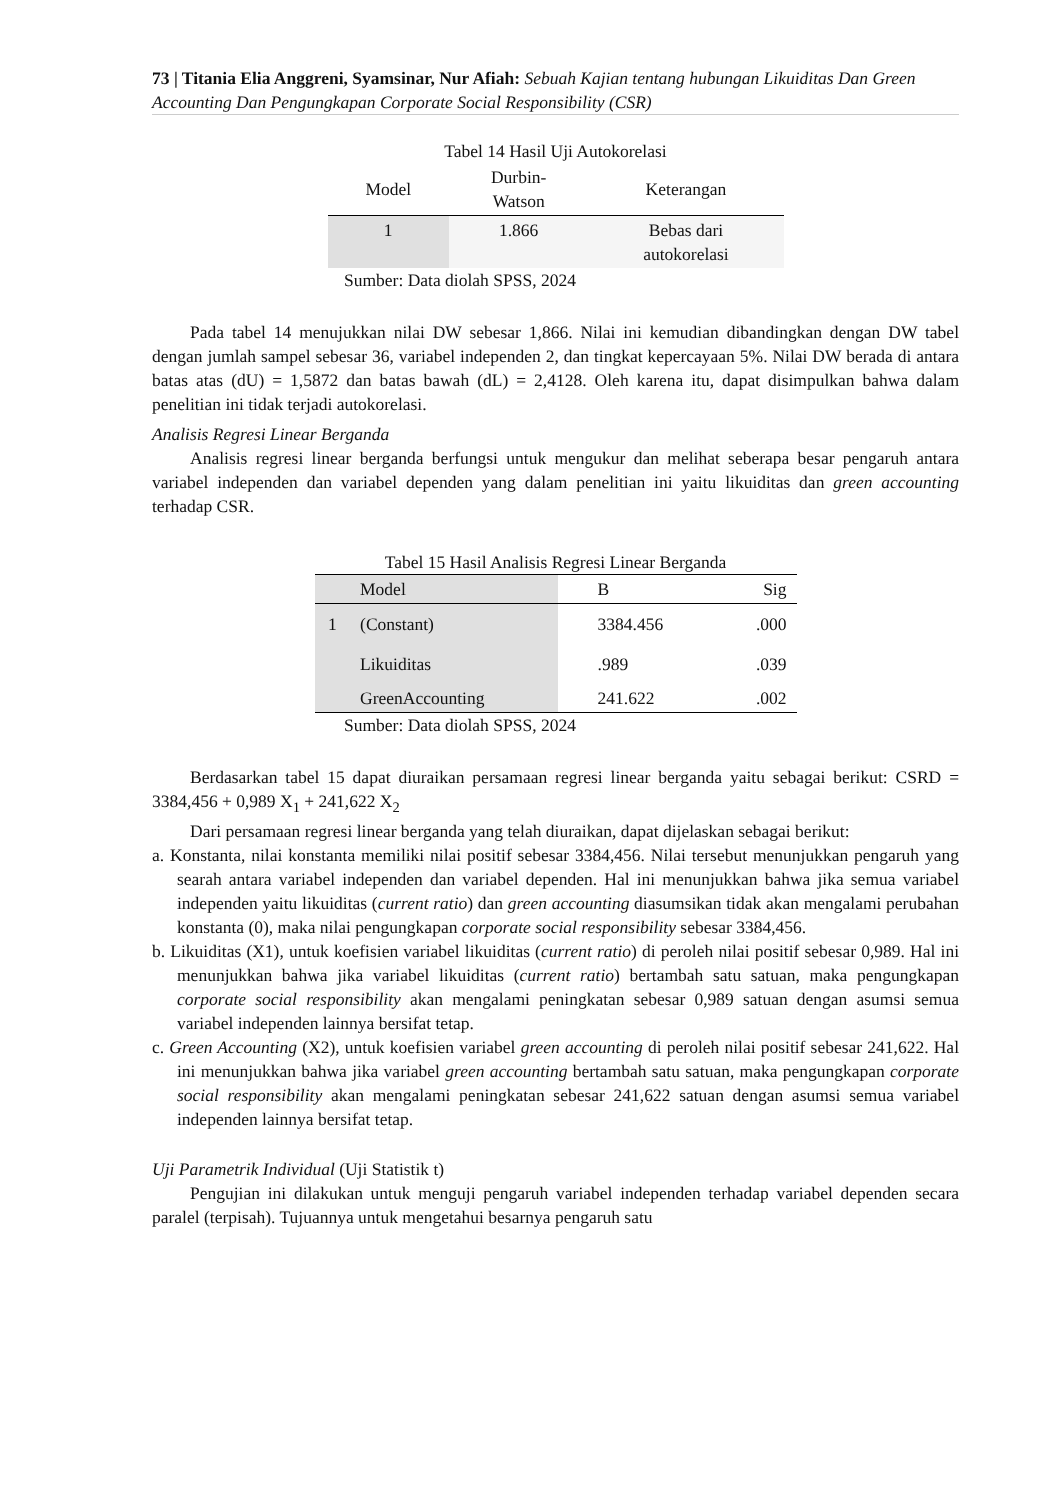73 | Titania Elia Anggreni, Syamsinar, Nur Afiah: Sebuah Kajian tentang hubungan Likuiditas Dan Green Accounting Dan Pengungkapan Corporate Social Responsibility (CSR)
Tabel 14 Hasil Uji Autokorelasi
| Model | Durbin- Watson | Keterangan |
| --- | --- | --- |
| 1 | 1.866 | Bebas dari autokorelasi |
Sumber: Data diolah SPSS, 2024
Pada tabel 14 menujukkan nilai DW sebesar 1,866. Nilai ini kemudian dibandingkan dengan DW tabel dengan jumlah sampel sebesar 36, variabel independen 2, dan tingkat kepercayaan 5%. Nilai DW berada di antara batas atas (dU) = 1,5872 dan batas bawah (dL) = 2,4128. Oleh karena itu, dapat disimpulkan bahwa dalam penelitian ini tidak terjadi autokorelasi.
Analisis Regresi Linear Berganda
Analisis regresi linear berganda berfungsi untuk mengukur dan melihat seberapa besar pengaruh antara variabel independen dan variabel dependen yang dalam penelitian ini yaitu likuiditas dan green accounting terhadap CSR.
Tabel 15 Hasil Analisis Regresi Linear Berganda
| | Model | B | Sig |
| --- | --- | --- | --- |
| 1 | (Constant) | 3384.456 | .000 |
| | Likuiditas | .989 | .039 |
| | GreenAccounting | 241.622 | .002 |
Sumber: Data diolah SPSS, 2024
Berdasarkan tabel 15 dapat diuraikan persamaan regresi linear berganda yaitu sebagai berikut: CSRD = 3384,456 + 0,989 X<sub>1</sub> + 241,622 X<sub>2</sub>
Dari persamaan regresi linear berganda yang telah diuraikan, dapat dijelaskan sebagai berikut:
a. Konstanta, nilai konstanta memiliki nilai positif sebesar 3384,456. Nilai tersebut menunjukkan pengaruh yang searah antara variabel independen dan variabel dependen. Hal ini menunjukkan bahwa jika semua variabel independen yaitu likuiditas (current ratio) dan green accounting diasumsikan tidak akan mengalami perubahan konstanta (0), maka nilai pengungkapan corporate social responsibility sebesar 3384,456.
b. Likuiditas (X1), untuk koefisien variabel likuiditas (current ratio) di peroleh nilai positif sebesar 0,989. Hal ini menunjukkan bahwa jika variabel likuiditas (current ratio) bertambah satu satuan, maka pengungkapan corporate social responsibility akan mengalami peningkatan sebesar 0,989 satuan dengan asumsi semua variabel independen lainnya bersifat tetap.
c. Green Accounting (X2), untuk koefisien variabel green accounting di peroleh nilai positif sebesar 241,622. Hal ini menunjukkan bahwa jika variabel green accounting bertambah satu satuan, maka pengungkapan corporate social responsibility akan mengalami peningkatan sebesar 241,622 satuan dengan asumsi semua variabel independen lainnya bersifat tetap.
Uji Parametrik Individual (Uji Statistik t)
Pengujian ini dilakukan untuk menguji pengaruh variabel independen terhadap variabel dependen secara paralel (terpisah). Tujuannya untuk mengetahui besarnya pengaruh satu